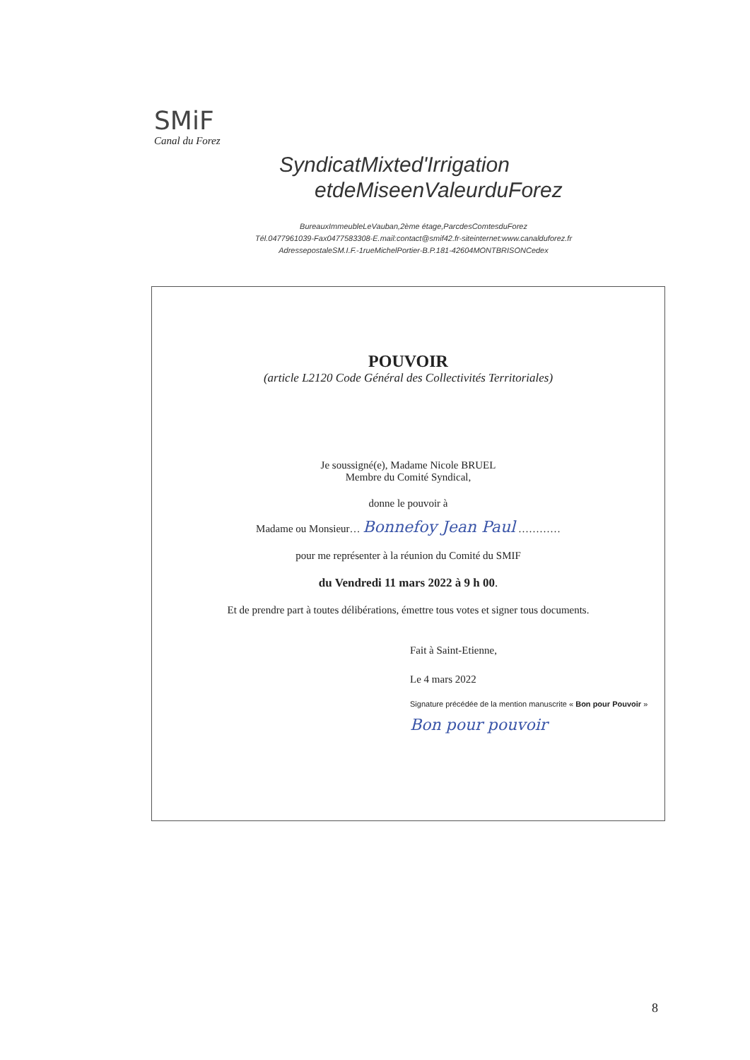SMiF
Canal du Forez
SyndicatMixted'Irrigation
etdeMiseenValeurduForez
BureauxImmeubleLeVauban,2ème étage,ParcdesComtesduForez
Tél.0477961039-Fax0477583308-E.mail:contact@smif42.fr-siteinternet:www.canalduforez.fr
AdressepostaleSM.I.F.-1rueMichelPortier-B.P.181-42604MONTBRISONCedex
POUVOIR
(article L2120 Code Général des Collectivités Territoriales)
Je soussigné(e), Madame Nicole BRUEL
Membre du Comité Syndical,
donne le pouvoir à
Madame ou Monsieur… Bonnefoy Jean Paul …………
pour me représenter à la réunion du Comité du SMIF
du Vendredi 11 mars 2022 à 9 h 00.
Et de prendre part à toutes délibérations, émettre tous votes et signer tous documents.
Fait à Saint-Etienne,
Le 4 mars 2022
Signature précédée de la mention manuscrite « Bon pour Pouvoir »
Bon pour pouvoir
8